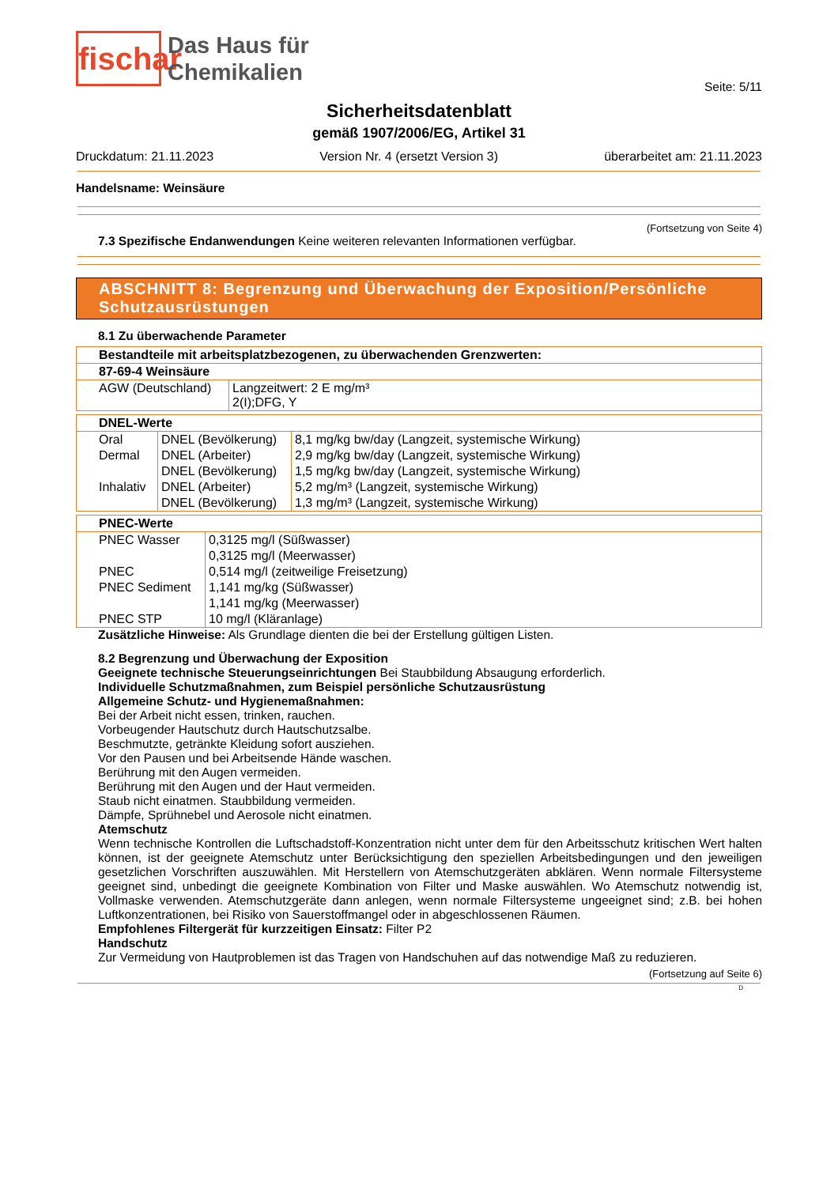fischar
Das Haus für
Chemikalien
Seite: 5/11
Sicherheitsdatenblatt
gemäß 1907/2006/EG, Artikel 31
Druckdatum: 21.11.2023 Version Nr. 4 (ersetzt Version 3) überarbeitet am: 21.11.2023
Handelsname: Weinsäure
(Fortsetzung von Seite 4)
7.3 Spezifische Endanwendungen Keine weiteren relevanten Informationen verfügbar.
ABSCHNITT 8: Begrenzung und Überwachung der Exposition/Persönliche Schutzausrüstungen
8.1 Zu überwachende Parameter
| Bestandteile mit arbeitsplatzbezogenen, zu überwachenden Grenzwerten: | |
| --- | --- |
| 87-69-4 Weinsäure | |
| AGW (Deutschland) | Langzeitwert: 2 E mg/m³ 2(I);DFG, Y |
| DNEL-Werte | | |
| --- | --- | --- |
| Oral | DNEL (Bevölkerung) | 8,1 mg/kg bw/day (Langzeit, systemische Wirkung) |
| Dermal | DNEL (Arbeiter) | 2,9 mg/kg bw/day (Langzeit, systemische Wirkung) |
| | DNEL (Bevölkerung) | 1,5 mg/kg bw/day (Langzeit, systemische Wirkung) |
| Inhalativ | DNEL (Arbeiter) | 5,2 mg/m³ (Langzeit, systemische Wirkung) |
| | DNEL (Bevölkerung) | 1,3 mg/m³ (Langzeit, systemische Wirkung) |
| PNEC-Werte | |
| --- | --- |
| PNEC Wasser | 0,3125 mg/l (Süßwasser) |
| | 0,3125 mg/l (Meerwasser) |
| PNEC | 0,514 mg/l (zeitweilige Freisetzung) |
| PNEC Sediment | 1,141 mg/kg (Süßwasser) |
| | 1,141 mg/kg (Meerwasser) |
| PNEC STP | 10 mg/l (Kläranlage) |
Zusätzliche Hinweise: Als Grundlage dienten die bei der Erstellung gültigen Listen.
8.2 Begrenzung und Überwachung der Exposition
Geeignete technische Steuerungseinrichtungen Bei Staubbildung Absaugung erforderlich.
Individuelle Schutzmaßnahmen, zum Beispiel persönliche Schutzausrüstung
Allgemeine Schutz- und Hygienemaßnahmen:
Bei der Arbeit nicht essen, trinken, rauchen.
Vorbeugender Hautschutz durch Hautschutzsalbe.
Beschmutzte, getränkte Kleidung sofort ausziehen.
Vor den Pausen und bei Arbeitsende Hände waschen.
Berührung mit den Augen vermeiden.
Berührung mit den Augen und der Haut vermeiden.
Staub nicht einatmen. Staubbildung vermeiden.
Dämpfe, Sprühnebel und Aerosole nicht einatmen.
Atemschutz
Wenn technische Kontrollen die Luftschadstoff-Konzentration nicht unter dem für den Arbeitsschutz kritischen Wert halten können, ist der geeignete Atemschutz unter Berücksichtigung den speziellen Arbeitsbedingungen und den jeweiligen gesetzlichen Vorschriften auszuwählen. Mit Herstellern von Atemschutzgeräten abklären. Wenn normale Filtersysteme geeignet sind, unbedingt die geeignete Kombination von Filter und Maske auswählen. Wo Atemschutz notwendig ist, Vollmaske verwenden. Atemschutzgeräte dann anlegen, wenn normale Filtersysteme ungeeignet sind; z.B. bei hohen Luftkonzentrationen, bei Risiko von Sauerstoffmangel oder in abgeschlossenen Räumen.
Empfohlenes Filtergerät für kurzzeitigen Einsatz: Filter P2
Handschutz
Zur Vermeidung von Hautproblemen ist das Tragen von Handschuhen auf das notwendige Maß zu reduzieren.
(Fortsetzung auf Seite 6)
D